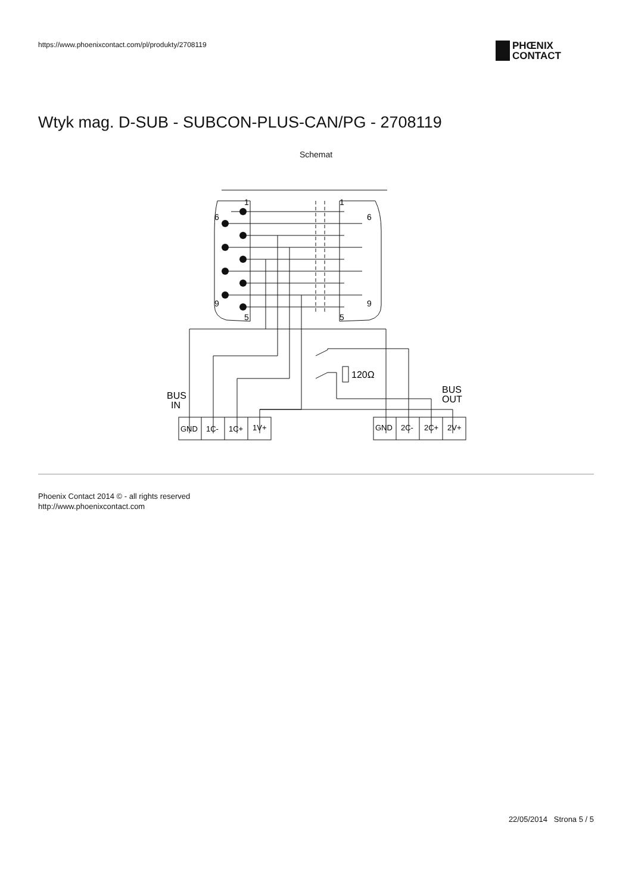https://www.phoenixcontact.com/pl/produkty/2708119
PHŒNIX
CONTACT
Wtyk mag. D-SUB - SUBCON-PLUS-CAN/PG - 2708119
Schemat
1
6
9
5
1
6
9
5
120Ω
BUS
IN
BUS
OUT
GND
1C-
1C+
1V+
GND
2C-
2C+
2V+
Phoenix Contact 2014 © - all rights reserved
http://www.phoenixcontact.com
22/05/2014 Strona 5 / 5